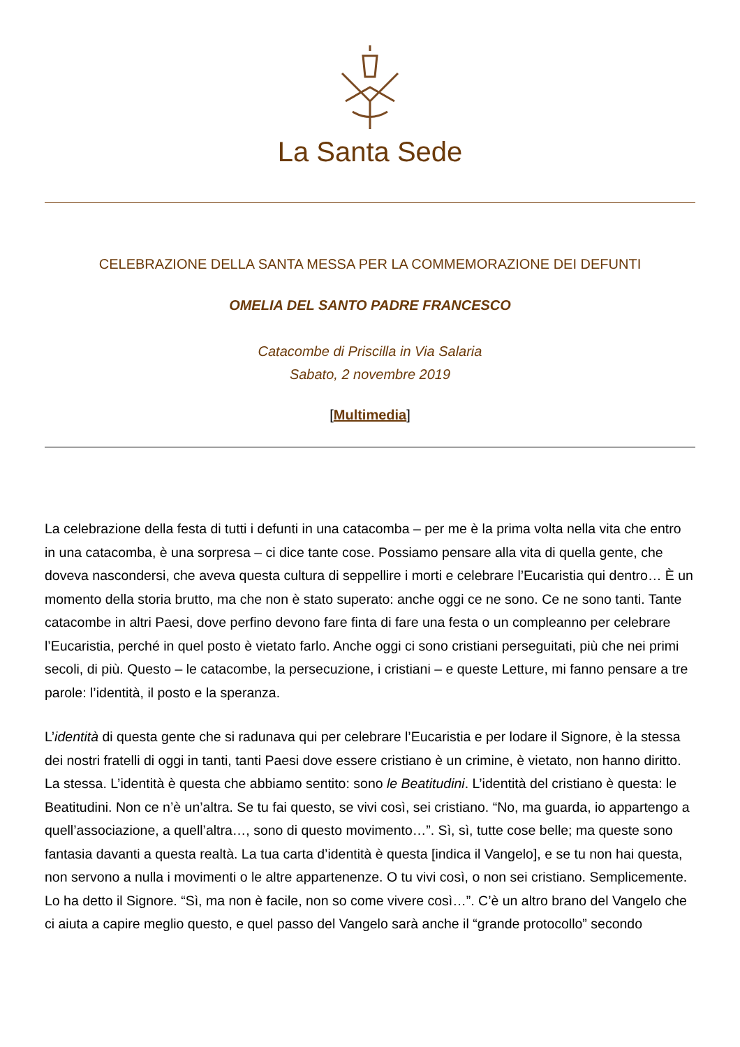La Santa Sede
CELEBRAZIONE DELLA SANTA MESSA PER LA COMMEMORAZIONE DEI DEFUNTI
OMELIA DEL SANTO PADRE FRANCESCO
Catacombe di Priscilla in Via Salaria
Sabato, 2 novembre 2019
[Multimedia]
La celebrazione della festa di tutti i defunti in una catacomba – per me è la prima volta nella vita che entro in una catacomba, è una sorpresa – ci dice tante cose. Possiamo pensare alla vita di quella gente, che doveva nascondersi, che aveva questa cultura di seppellire i morti e celebrare l’Eucaristia qui dentro… È un momento della storia brutto, ma che non è stato superato: anche oggi ce ne sono. Ce ne sono tanti. Tante catacombe in altri Paesi, dove perfino devono fare finta di fare una festa o un compleanno per celebrare l’Eucaristia, perché in quel posto è vietato farlo. Anche oggi ci sono cristiani perseguitati, più che nei primi secoli, di più. Questo – le catacombe, la persecuzione, i cristiani – e queste Letture, mi fanno pensare a tre parole: l’identità, il posto e la speranza.
L’identità di questa gente che si radunava qui per celebrare l’Eucaristia e per lodare il Signore, è la stessa dei nostri fratelli di oggi in tanti, tanti Paesi dove essere cristiano è un crimine, è vietato, non hanno diritto. La stessa. L’identità è questa che abbiamo sentito: sono le Beatitudini. L’identità del cristiano è questa: le Beatitudini. Non ce n’è un’altra. Se tu fai questo, se vivi così, sei cristiano. “No, ma guarda, io appartengo a quell’associazione, a quell’altra…, sono di questo movimento…”. Sì, sì, tutte cose belle; ma queste sono fantasia davanti a questa realtà. La tua carta d’identità è questa [indica il Vangelo], e se tu non hai questa, non servono a nulla i movimenti o le altre appartenenze. O tu vivi così, o non sei cristiano. Semplicemente. Lo ha detto il Signore. “Sì, ma non è facile, non so come vivere così…”. C’è un altro brano del Vangelo che ci aiuta a capire meglio questo, e quel passo del Vangelo sarà anche il “grande protocollo” secondo